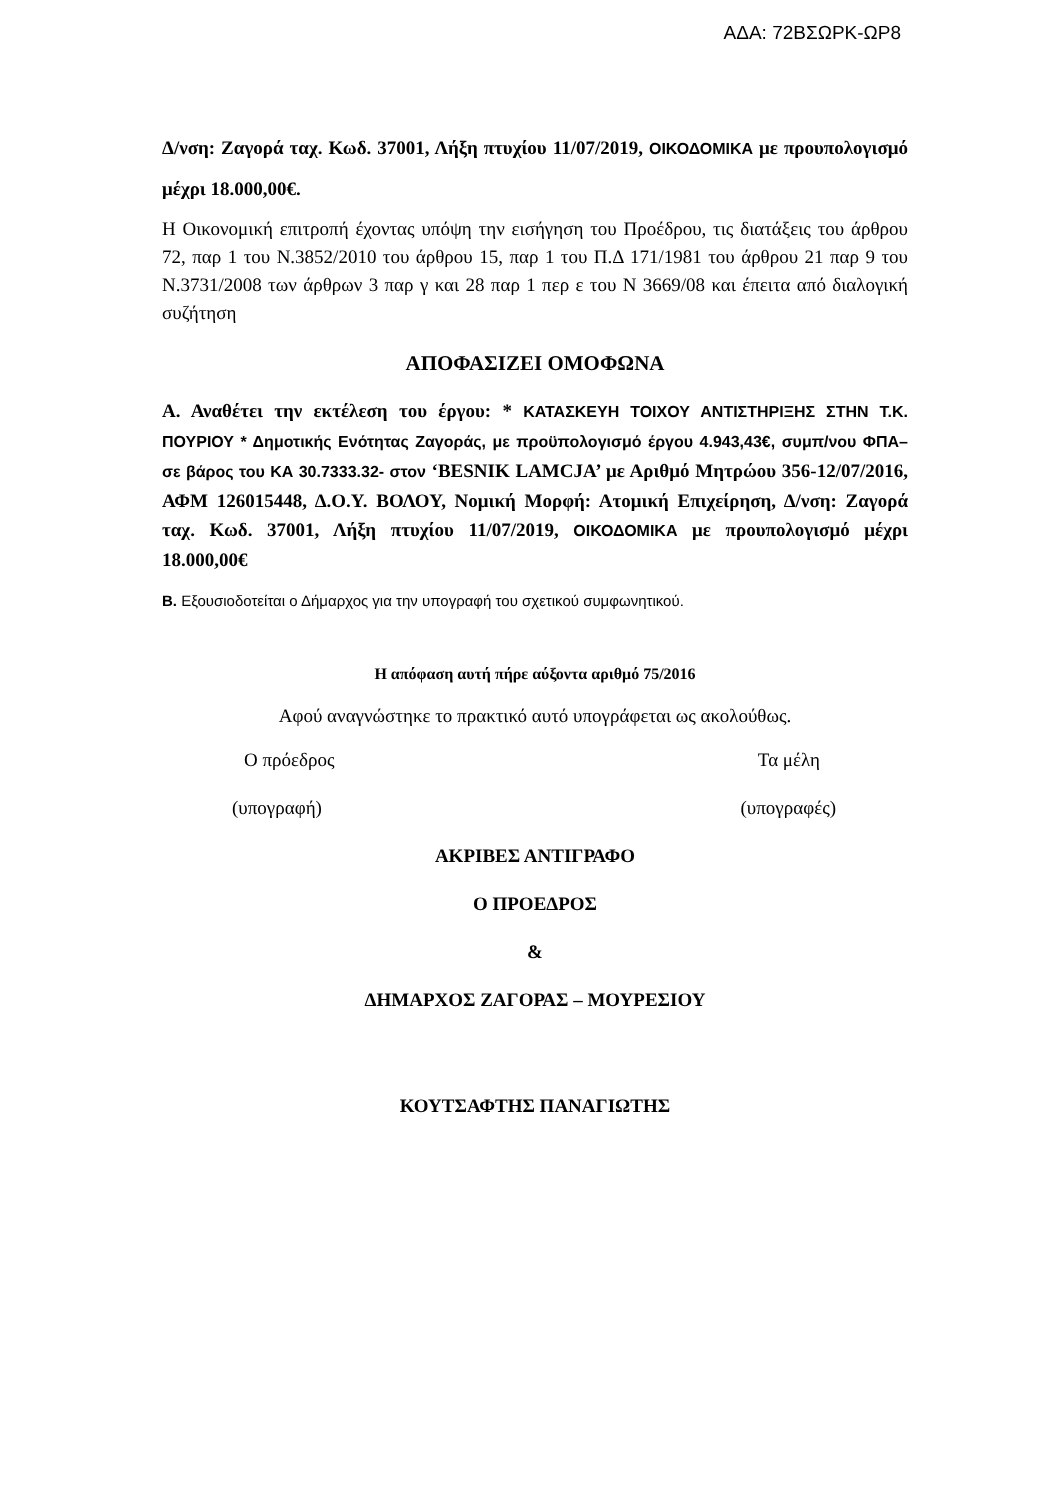ΑΔΑ: 72ΒΣΩΡΚ-ΩΡ8
Δ/νση: Ζαγορά ταχ. Κωδ. 37001, Λήξη πτυχίου 11/07/2019, ΟΙΚΟΔΟΜΙΚΑ με προυπολογισμό μέχρι 18.000,00€.
Η Οικονομική επιτροπή έχοντας υπόψη την εισήγηση του Προέδρου, τις διατάξεις του άρθρου 72, παρ 1 του Ν.3852/2010 του άρθρου 15, παρ 1 του Π.Δ 171/1981 του άρθρου 21 παρ 9 του Ν.3731/2008 των άρθρων 3 παρ γ και 28 παρ 1 περ ε του Ν 3669/08 και έπειτα από διαλογική συζήτηση
ΑΠΟΦΑΣΙΖΕΙ ΟΜΟΦΩΝΑ
Α. Αναθέτει την εκτέλεση του έργου: * ΚΑΤΑΣΚΕΥΗ ΤΟΙΧΟΥ ΑΝΤΙΣΤΗΡΙΞΗΣ ΣΤΗΝ Τ.Κ. ΠΟΥΡΙΟΥ * Δημοτικής Ενότητας Ζαγοράς, με προϋπολογισμό έργου 4.943,43€, συμπ/νου ΦΠΑ– σε βάρος του ΚΑ 30.7333.32- στον ‘BESNIK LAMCJA’ με Αριθμό Μητρώου 356-12/07/2016, ΑΦΜ 126015448, Δ.Ο.Υ. ΒΟΛΟΥ, Νομική Μορφή: Ατομική Επιχείρηση, Δ/νση: Ζαγορά ταχ. Κωδ. 37001, Λήξη πτυχίου 11/07/2019, ΟΙΚΟΔΟΜΙΚΑ με προυπολογισμό μέχρι 18.000,00€
Β. Εξουσιοδοτείται ο Δήμαρχος για την υπογραφή του σχετικού συμφωνητικού.
Η απόφαση αυτή πήρε αύξοντα αριθμό 75/2016
Αφού αναγνώστηκε το πρακτικό αυτό υπογράφεται ως ακολούθως.
Ο πρόεδρος Τα μέλη
(υπογραφή) (υπογραφές)
ΑΚΡΙΒΕΣ ΑΝΤΙΓΡΑΦΟ
Ο ΠΡΟΕΔΡΟΣ
&
ΔΗΜΑΡΧΟΣ ΖΑΓΟΡΑΣ – ΜΟΥΡΕΣΙΟΥ
ΚΟΥΤΣΑΦΤΗΣ ΠΑΝΑΓΙΩΤΗΣ